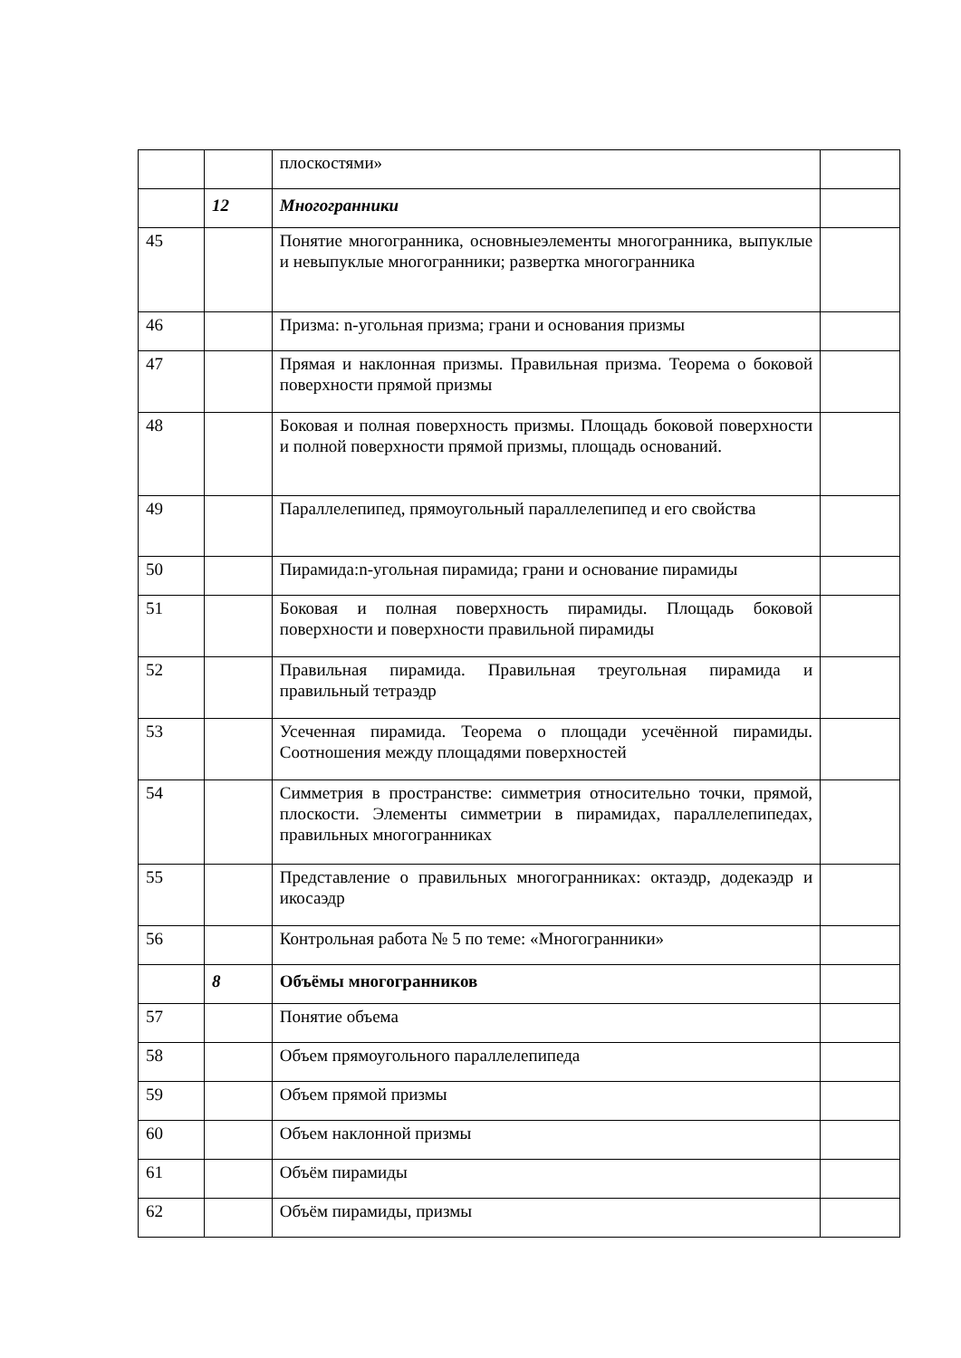| | | плоскостями» | |
| | 12 | Многогранники | |
| 45 | | Понятие многогранника, основныеэлементы многогранника, выпуклые и невыпуклые многогранники; развертка многогранника | |
| 46 | | Призма: n-угольная призма; грани и основания призмы | |
| 47 | | Прямая и наклонная призмы. Правильная призма. Теорема о боковой поверхности прямой призмы | |
| 48 | | Боковая и полная поверхность призмы. Площадь боковой поверхности и полной поверхности прямой призмы, площадь оснований. | |
| 49 | | Параллелепипед, прямоугольный параллелепипед и его свойства | |
| 50 | | Пирамида:n-угольная пирамида; грани и основание пирамиды | |
| 51 | | Боковая и полная поверхность пирамиды. Площадь боковой поверхности и поверхности правильной пирамиды | |
| 52 | | Правильная пирамида. Правильная треугольная пирамида и правильный тетраэдр | |
| 53 | | Усеченная пирамида. Теорема о площади усечённой пирамиды. Соотношения между площадями поверхностей | |
| 54 | | Симметрия в пространстве: симметрия относительно точки, прямой, плоскости. Элементы симметрии в пирамидах, параллелепипедах, правильных многогранниках | |
| 55 | | Представление о правильных многогранниках: октаэдр, додекаэдр и икосаэдр | |
| 56 | | Контрольная работа № 5 по теме: «Многогранники» | |
| | 8 | Объёмы многогранников | |
| 57 | | Понятие объема | |
| 58 | | Объем прямоугольного параллелепипеда | |
| 59 | | Объем прямой призмы | |
| 60 | | Объем наклонной призмы | |
| 61 | | Объём пирамиды | |
| 62 | | Объём пирамиды, призмы | |